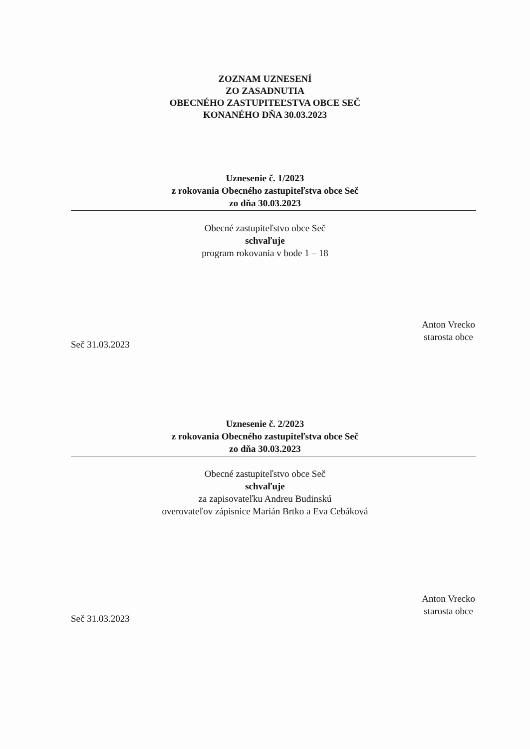ZOZNAM UZNESENÍ
ZO ZASADNUTIA
OBECNÉHO ZASTUPITEĽSTVA OBCE SEČ
KONANÉHO DŇA 30.03.2023
Uznesenie č. 1/2023
z rokovania Obecného zastupiteľstva obce Seč
zo dňa 30.03.2023
Obecné zastupiteľstvo obce Seč
schvaľuje
program rokovania v bode 1 – 18
Seč 31.03.2023
Anton Vrecko
starosta obce
Uznesenie č. 2/2023
z rokovania Obecného zastupiteľstva obce Seč
zo dňa 30.03.2023
Obecné zastupiteľstvo obce Seč
schvaľuje
za zapisovateľku Andreu Budinskú
overovateľov zápisnice Marián Brtko a Eva Cebáková
Seč 31.03.2023
Anton Vrecko
starosta obce